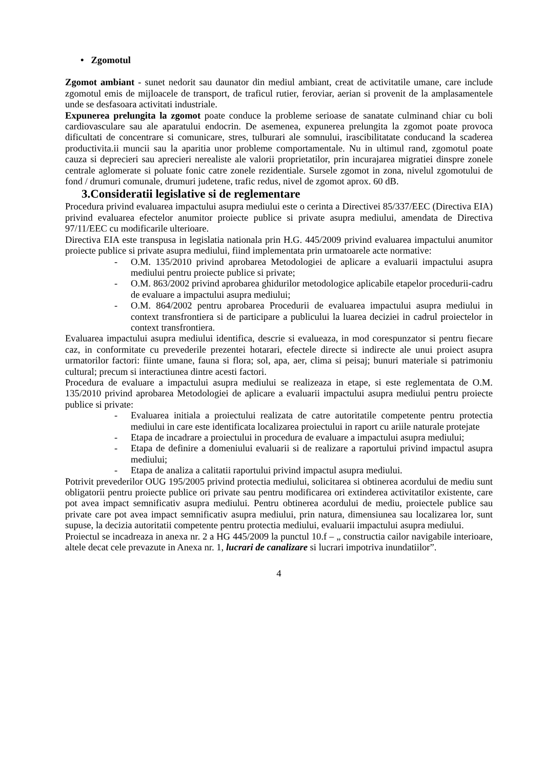• Zgomotul
Zgomot ambiant - sunet nedorit sau daunator din mediul ambiant, creat de activitatile umane, care include zgomotul emis de mijloacele de transport, de traficul rutier, feroviar, aerian si provenit de la amplasamentele unde se desfasoara activitati industriale.
Expunerea prelungita la zgomot poate conduce la probleme serioase de sanatate culminand chiar cu boli cardiovasculare sau ale aparatului endocrin. De asemenea, expunerea prelungita la zgomot poate provoca dificultati de concentrare si comunicare, stres, tulburari ale somnului, irascibilitatate conducand la scaderea productivita.ii muncii sau la aparitia unor probleme comportamentale. Nu in ultimul rand, zgomotul poate cauza si deprecieri sau aprecieri nerealiste ale valorii proprietatilor, prin incurajarea migratiei dinspre zonele centrale aglomerate si poluate fonic catre zonele rezidentiale. Sursele zgomot in zona, nivelul zgomotului de fond / drumuri comunale, drumuri judetene, trafic redus, nivel de zgomot aprox. 60 dB.
3.Consideratii legislative si de reglementare
Procedura privind evaluarea impactului asupra mediului este o cerinta a Directivei 85/337/EEC (Directiva EIA) privind evaluarea efectelor anumitor proiecte publice si private asupra mediului, amendata de Directiva 97/11/EEC cu modificarile ulterioare.
Directiva EIA este transpusa in legislatia nationala prin H.G. 445/2009 privind evaluarea impactului anumitor proiecte publice si private asupra mediului, fiind implementata prin urmatoarele acte normative:
- O.M. 135/2010 privind aprobarea Metodologiei de aplicare a evaluarii impactului asupra mediului pentru proiecte publice si private;
- O.M. 863/2002 privind aprobarea ghidurilor metodologice aplicabile etapelor procedurii-cadru de evaluare a impactului asupra mediului;
- O.M. 864/2002 pentru aprobarea Procedurii de evaluarea impactului asupra mediului in context transfrontiera si de participare a publicului la luarea deciziei in cadrul proiectelor in context transfrontiera.
Evaluarea impactului asupra mediului identifica, descrie si evalueaza, in mod corespunzator si pentru fiecare caz, in conformitate cu prevederile prezentei hotarari, efectele directe si indirecte ale unui proiect asupra urmatorilor factori: fiinte umane, fauna si flora; sol, apa, aer, clima si peisaj; bunuri materiale si patrimoniu cultural; precum si interactiunea dintre acesti factori.
Procedura de evaluare a impactului asupra mediului se realizeaza in etape, si este reglementata de O.M. 135/2010 privind aprobarea Metodologiei de aplicare a evaluarii impactului asupra mediului pentru proiecte publice si private:
- Evaluarea initiala a proiectului realizata de catre autoritatile competente pentru protectia mediului in care este identificata localizarea proiectului in raport cu ariile naturale protejate
- Etapa de incadrare a proiectului in procedura de evaluare a impactului asupra mediului;
- Etapa de definire a domeniului evaluarii si de realizare a raportului privind impactul asupra mediului;
- Etapa de analiza a calitatii raportului privind impactul asupra mediului.
Potrivit prevederilor OUG 195/2005 privind protectia mediului, solicitarea si obtinerea acordului de mediu sunt obligatorii pentru proiecte publice ori private sau pentru modificarea ori extinderea activitatilor existente, care pot avea impact semnificativ asupra mediului. Pentru obtinerea acordului de mediu, proiectele publice sau private care pot avea impact semnificativ asupra mediului, prin natura, dimensiunea sau localizarea lor, sunt supuse, la decizia autoritatii competente pentru protectia mediului, evaluarii impactului asupra mediului.
Proiectul se incadreaza in anexa nr. 2 a HG 445/2009 la punctul 10.f – „ constructia cailor navigabile interioare, altele decat cele prevazute in Anexa nr. 1, lucrari de canalizare si lucrari impotriva inundatiilor”.
4